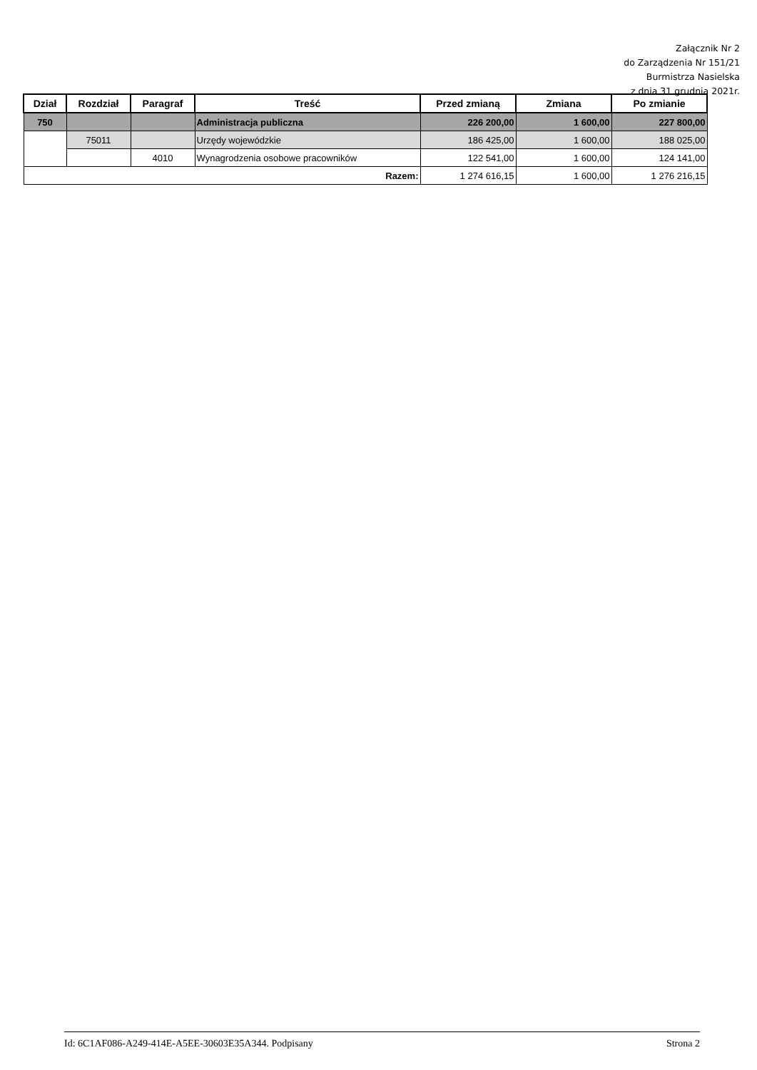Załącznik Nr 2
do Zarządzenia Nr 151/21
Burmistrza Nasielska
z dnia 31 grudnia 2021r.
| Dział | Rozdział | Paragraf | Treść | Przed zmianą | Zmiana | Po zmianie |
| --- | --- | --- | --- | --- | --- | --- |
| 750 | | | Administracja publiczna | 226 200,00 | 1 600,00 | 227 800,00 |
| | 75011 | | Urzędy wojewódzkie | 186 425,00 | 1 600,00 | 188 025,00 |
| | | 4010 | Wynagrodzenia osobowe pracowników | 122 541,00 | 1 600,00 | 124 141,00 |
| Razem: | | | | 1 274 616,15 | 1 600,00 | 1 276 216,15 |
Id: 6C1AF086-A249-414E-A5EE-30603E35A344. Podpisany Strona 2